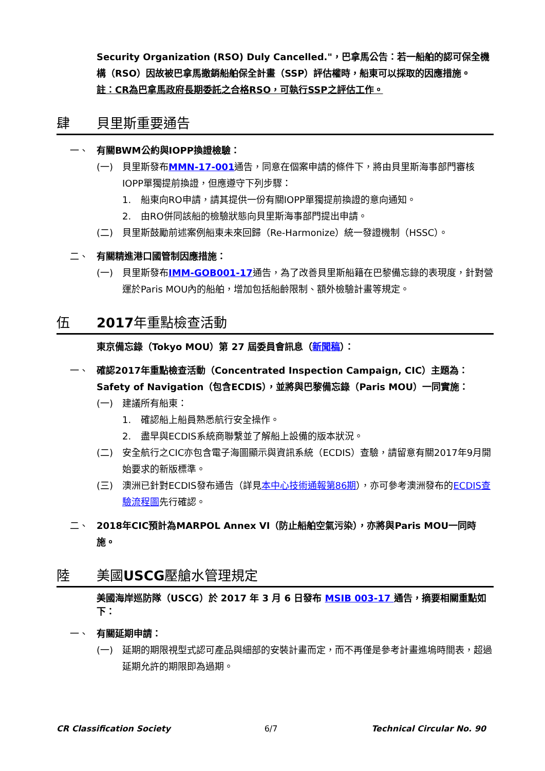Security Organization (RSO) Duly Cancelled."，巴拿馬公告：若一船舶的認可保全機構（RSO）因故被巴拿馬撤銷船舶保全計畫（SSP）評估權時，船東可以採取的因應措施。
註：CR為巴拿馬政府長期委託之合格RSO，可執行SSP之評估工作。
肆 貝里斯重要通告
一、 有關BWM公約與IOPP換證檢驗：
(一) 貝里斯發布MMN-17-001通告，同意在個案申請的條件下，將由貝里斯海事部門審核IOPP單獨提前換證，但應遵守下列步驟：
1. 船東向RO申請，請其提供一份有關IOPP單獨提前換證的意向通知。
2. 由RO併同該船的檢驗狀態向貝里斯海事部門提出申請。
(二) 貝里斯鼓勵前述案例船東未來回歸（Re-Harmonize）統一發證機制（HSSC）。
二、 有關精進港口國管制因應措施：
(一) 貝里斯發布IMM-GOB001-17通告，為了改善貝里斯船籍在巴黎備忘錄的表現度，針對營運於Paris MOU內的船舶，增加包括船齡限制、額外檢驗計畫等規定。
伍 2017年重點檢查活動
東京備忘錄（Tokyo MOU）第 27 屆委員會訊息（新聞稿）：
一、 確認2017年重點檢查活動（Concentrated Inspection Campaign, CIC）主題為：Safety of Navigation（包含ECDIS），並將與巴黎備忘錄（Paris MOU）一同實施：
(一) 建議所有船東：
1. 確認船上船員熟悉航行安全操作。
2. 盡早與ECDIS系統商聯繫並了解船上設備的版本狀況。
(二) 安全航行之CIC亦包含電子海圖顯示與資訊系統（ECDIS）查驗，請留意有關2017年9月開始要求的新版標準。
(三) 澳洲已針對ECDIS發布通告（詳見本中心技術通報第86期），亦可參考澳洲發布的ECDIS查驗流程圖先行確認。
二、 2018年CIC預計為MARPOL Annex VI（防止船舶空氣污染），亦將與Paris MOU一同時施。
陸 美國USCG壓艙水管理規定
美國海岸巡防隊（USCG）於 2017 年 3 月 6 日發布 MSIB 003-17 通告，摘要相關重點如下：
一、 有關延期申請：
(一) 延期的期限視型式認可產品與細部的安裝計畫而定，而不再僅是參考計畫進塢時間表，超過延期允許的期限即為過期。
CR Classification Society 6/7 Technical Circular No. 90